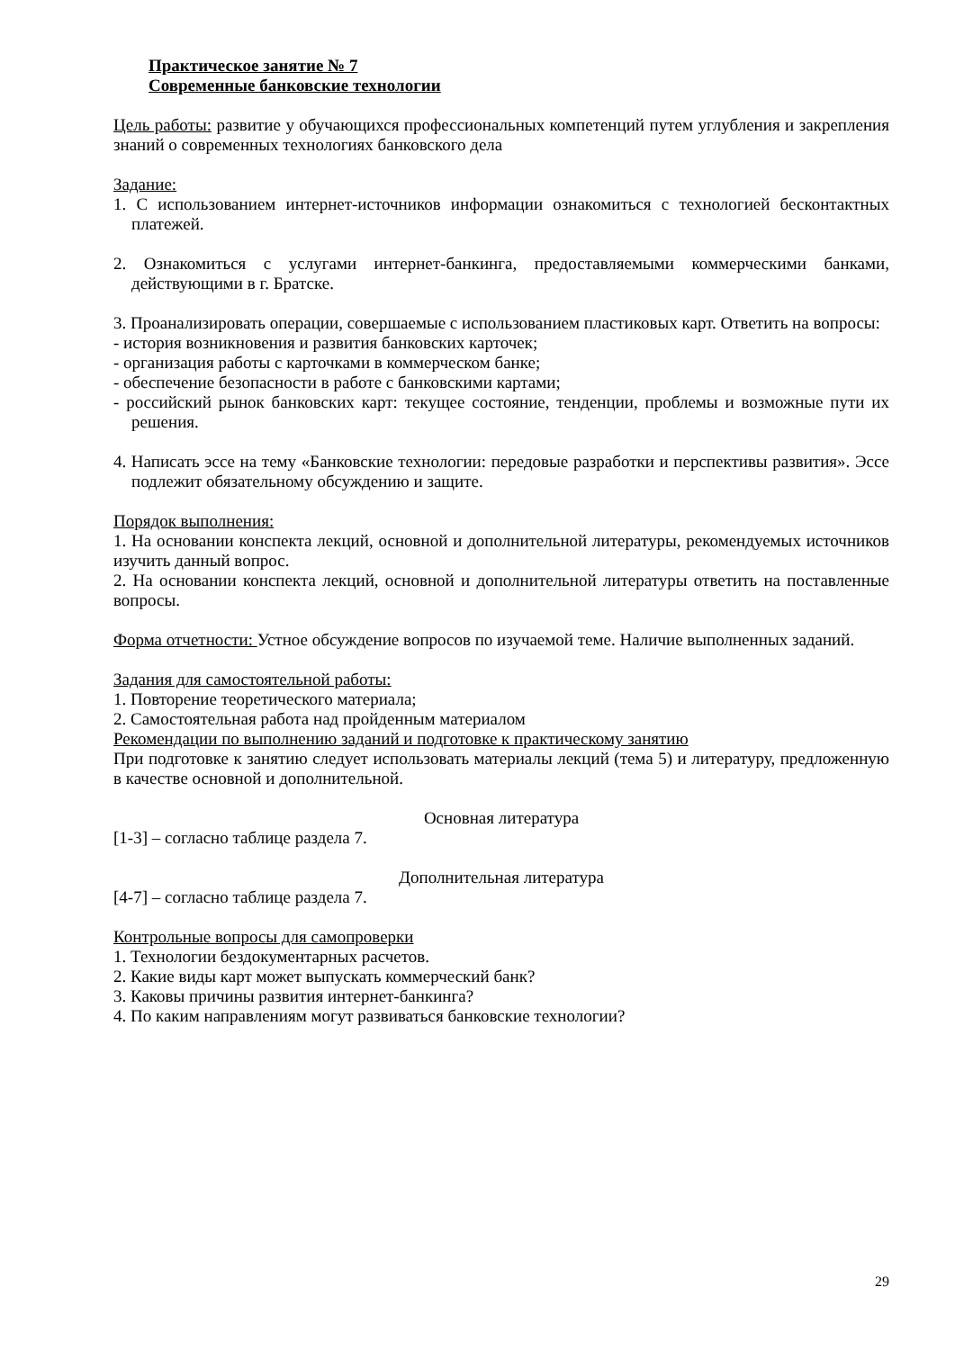Практическое занятие № 7
Современные банковские технологии
Цель работы: развитие у обучающихся профессиональных компетенций путем углубления и закрепления знаний о современных технологиях банковского дела
Задание:
1. С использованием интернет-источников информации ознакомиться с технологией бесконтактных платежей.
2. Ознакомиться с услугами интернет-банкинга, предоставляемыми коммерческими банками, действующими в г. Братске.
3. Проанализировать операции, совершаемые с использованием пластиковых карт. Ответить на вопросы:
- история возникновения и развития банковских карточек;
- организация работы с карточками в коммерческом банке;
- обеспечение безопасности в работе с банковскими картами;
- российский рынок банковских карт: текущее состояние, тенденции, проблемы и возможные пути их решения.
4. Написать эссе на тему «Банковские технологии: передовые разработки и перспективы развития». Эссе подлежит обязательному обсуждению и защите.
Порядок выполнения:
1. На основании конспекта лекций, основной и дополнительной литературы, рекомендуемых источников изучить данный вопрос.
2. На основании конспекта лекций, основной и дополнительной литературы ответить на поставленные вопросы.
Форма отчетности: Устное обсуждение вопросов по изучаемой теме. Наличие выполненных заданий.
Задания для самостоятельной работы:
1. Повторение теоретического материала;
2. Самостоятельная работа над пройденным материалом
Рекомендации по выполнению заданий и подготовке к практическому занятию
При подготовке к занятию следует использовать материалы лекций (тема 5) и литературу, предложенную в качестве основной и дополнительной.
Основная литература
[1-3] – согласно таблице раздела 7.
Дополнительная литература
[4-7] – согласно таблице раздела 7.
Контрольные вопросы для самопроверки
1. Технологии бездокументарных расчетов.
2. Какие виды карт может выпускать коммерческий банк?
3. Каковы причины развития интернет-банкинга?
4. По каким направлениям могут развиваться банковские технологии?
29